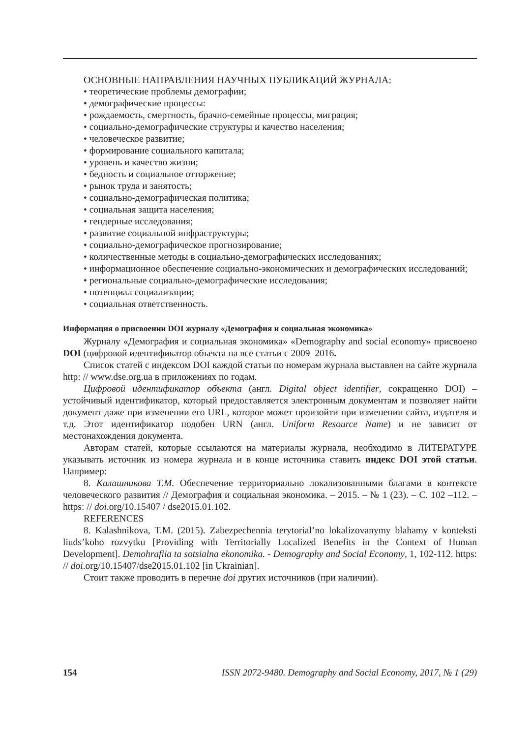ОСНОВНЫЕ НАПРАВЛЕНИЯ НАУЧНЫХ ПУБЛИКАЦИЙ ЖУРНАЛА:
• теоретические проблемы демографии;
• демографические процессы:
• рождаемость, смертность, брачно-семейные процессы, миграция;
• социально-демографические структуры и качество населения;
• человеческое развитие;
• формирование социального капитала;
• уровень и качество жизни;
• бедность и социальное отторжение;
• рынок труда и занятость;
• социально-демографическая политика;
• социальная защита населения;
• гендерные исследования;
• развитие социальной инфраструктуры;
• социально-демографическое прогнозирование;
• количественные методы в социально-демографических исследованиях;
• информационное обеспечение социально-экономических и демографических исследований;
• региональные социально-демографические исследования;
• потенциал социализации;
• социальная ответственность.
Информация о присвоении DOI журналу «Демография и социальная экономика»
Журналу «Демография и социальная экономика» «Demography and social economy» присвоено DOI (цифровой идентификатор объекта на все статьи с 2009–2016.
Список статей с индексом DOI каждой статьи по номерам журнала выставлен на сайте журнала http: // www.dse.org.ua в приложениях по годам.
Цифровой идентификатор объекта (англ. Digital object identifier, сокращенно DOI) – устойчивый идентификатор, который предоставляется электронным документам и позволяет найти документ даже при изменении его URL, которое может произойти при изменении сайта, издателя и т.д. Этот идентификатор подобен URN (англ. Uniform Resource Name) и не зависит от местонахождения документа.
Авторам статей, которые ссылаются на материалы журнала, необходимо в ЛИТЕРАТУРЕ указывать источник из номера журнала и в конце источника ставить индекс DOI этой статьи. Например:
8. Калашникова Т.М. Обеспечение территориально локализованными благами в контексте человеческого развития // Демография и социальная экономика. – 2015. – № 1 (23). – С. 102 –112. – https: // doi.org/10.15407 / dse2015.01.102.
REFERENCES
8. Kalashnikova, T.M. (2015). Zabezpechennia terytorial’no lokalizovanymy blahamy v konteksti liuds’koho rozvytku [Providing with Territorially Localized Benefits in the Context of Human Development]. Demohrafiia ta sotsialna ekonomika. - Demography and Social Economy, 1, 102-112. https: // doi.org/10.15407/dse2015.01.102 [in Ukrainian].
Стоит также проводить в перечне doi других источников (при наличии).
154 ISSN 2072-9480. Demography and Social Economy, 2017, № 1 (29)